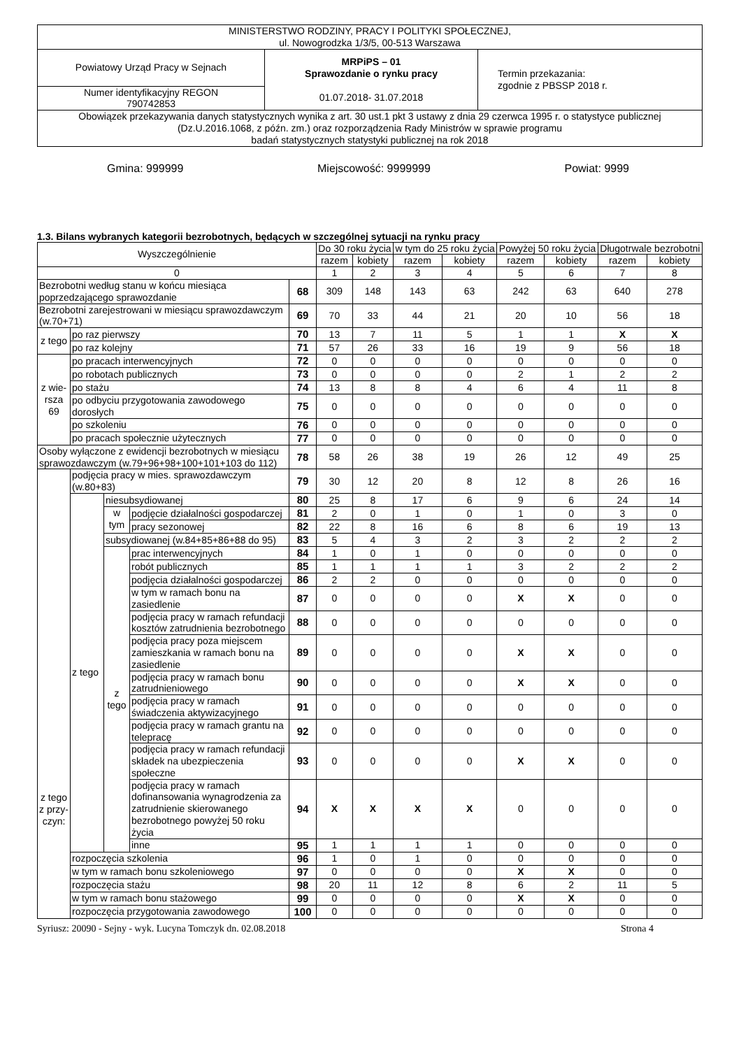| MINISTERSTWO RODZINY, PRACY I POLITYKI SPOŁECZNEJ, ul. Nowogrodzka 1/3/5, 00-513 Warszawa | | |
| Powiatowy Urząd Pracy w Sejnach | MRPiPS – 01 Sprawozdanie o rynku pracy 01.07.2018- 31.07.2018 | Termin przekazania: zgodnie z PBSSP 2018 r. |
| Numer identyfikacyjny REGON 790742853 | | |
| Obowiązek przekazywania danych statystycznych wynika z art. 30 ust.1 pkt 3 ustawy z dnia 29 czerwca 1995 r. o statystyce publicznej (Dz.U.2016.1068, z późn. zm.) oraz rozporządzenia Rady Ministrów w sprawie programu badań statystycznych statystyki publicznej na rok 2018 | | |
Gmina: 999999 Miejscowość: 9999999 Powiat: 9999
1.3. Bilans wybranych kategorii bezrobotnych, będących w szczególnej sytuacji na rynku pracy
| Wyszczególnienie | | | | | Do 30 roku życia | | w tym do 25 roku życia | | Powyżej 50 roku życia | | Długotrwale bezrobotni | |
| | | | | | razem | kobiety | razem | kobiety | razem | kobiety | razem | kobiety |
| 0 | | | | | 1 | 2 | 3 | 4 | 5 | 6 | 7 | 8 |
| Bezrobotni według stanu w końcu miesiąca poprzedzającego sprawozdanie | | | | 68 | 309 | 148 | 143 | 63 | 242 | 63 | 640 | 278 |
| Bezrobotni zarejestrowani w miesiącu sprawozdawczym (w.70+71) | | | | 69 | 70 | 33 | 44 | 21 | 20 | 10 | 56 | 18 |
| z tego | po raz pierwszy | | | 70 | 13 | 7 | 11 | 5 | 1 | 1 | X | X |
| | po raz kolejny | | | 71 | 57 | 26 | 33 | 16 | 19 | 9 | 56 | 18 |
| z wie- rsza 69 | po pracach interwencyjnych | | | 72 | 0 | 0 | 0 | 0 | 0 | 0 | 0 | 0 |
| | po robotach publicznych | | | 73 | 0 | 0 | 0 | 0 | 2 | 1 | 2 | 2 |
| | po stażu | | | 74 | 13 | 8 | 8 | 4 | 6 | 4 | 11 | 8 |
| | po odbyciu przygotowania zawodowego dorosłych | | | 75 | 0 | 0 | 0 | 0 | 0 | 0 | 0 | 0 |
| | po szkoleniu | | | 76 | 0 | 0 | 0 | 0 | 0 | 0 | 0 | 0 |
| | po pracach społecznie użytecznych | | | 77 | 0 | 0 | 0 | 0 | 0 | 0 | 0 | 0 |
| Osoby wyłączone z ewidencji bezrobotnych w miesiącu sprawozdawczym (w.79+96+98+100+101+103 do 112) | | | | 78 | 58 | 26 | 38 | 19 | 26 | 12 | 49 | 25 |
| z tego z przy-czyn: | podjęcia pracy w mies. sprawozdawczym (w.80+83) | | | 79 | 30 | 12 | 20 | 8 | 12 | 8 | 26 | 16 |
| | z tego | niesubsydiowanej | | 80 | 25 | 8 | 17 | 6 | 9 | 6 | 24 | 14 |
| | | w tym | podjęcie działalności gospodarczej | 81 | 2 | 0 | 1 | 0 | 1 | 0 | 3 | 0 |
| | | | pracy sezonowej | 82 | 22 | 8 | 16 | 6 | 8 | 6 | 19 | 13 |
| | | subsydiowanej (w.84+85+86+88 do 95) | | 83 | 5 | 4 | 3 | 2 | 3 | 2 | 2 | 2 |
| | | z tego | prac interwencyjnych | 84 | 1 | 0 | 1 | 0 | 0 | 0 | 0 | 0 |
| | | | robót publicznych | 85 | 1 | 1 | 1 | 1 | 3 | 2 | 2 | 2 |
| | | | podjęcia działalności gospodarczej | 86 | 2 | 2 | 0 | 0 | 0 | 0 | 0 | 0 |
| | | | w tym w ramach bonu na zasiedlenie | 87 | 0 | 0 | 0 | 0 | X | X | 0 | 0 |
| | | | podjęcia pracy w ramach refundacji kosztów zatrudnienia bezrobotnego | 88 | 0 | 0 | 0 | 0 | 0 | 0 | 0 | 0 |
| | | | podjęcia pracy poza miejscem zamieszkania w ramach bonu na zasiedlenie | 89 | 0 | 0 | 0 | 0 | X | X | 0 | 0 |
| | | | podjęcia pracy w ramach bonu zatrudnieniowego | 90 | 0 | 0 | 0 | 0 | X | X | 0 | 0 |
| | | | podjęcia pracy w ramach świadczenia aktywizacyjnego | 91 | 0 | 0 | 0 | 0 | 0 | 0 | 0 | 0 |
| | | | podjęcia pracy w ramach grantu na telepracę | 92 | 0 | 0 | 0 | 0 | 0 | 0 | 0 | 0 |
| | | | podjęcia pracy w ramach refundacji składek na ubezpieczenia społeczne | 93 | 0 | 0 | 0 | 0 | X | X | 0 | 0 |
| | | | podjęcia pracy w ramach dofinansowania wynagrodzenia za zatrudnienie skierowanego bezrobotnego powyżej 50 roku życia | 94 | X | X | X | X | 0 | 0 | 0 | 0 |
| | | | inne | 95 | 1 | 1 | 1 | 1 | 0 | 0 | 0 | 0 |
| | rozpoczęcia szkolenia | | | 96 | 1 | 0 | 1 | 0 | 0 | 0 | 0 | 0 |
| | w tym w ramach bonu szkoleniowego | | | 97 | 0 | 0 | 0 | 0 | X | X | 0 | 0 |
| | rozpoczęcia stażu | | | 98 | 20 | 11 | 12 | 8 | 6 | 2 | 11 | 5 |
| | w tym w ramach bonu stażowego | | | 99 | 0 | 0 | 0 | 0 | X | X | 0 | 0 |
| | rozpoczęcia przygotowania zawodowego | | | 100 | 0 | 0 | 0 | 0 | 0 | 0 | 0 | 0 |
Syriusz: 20090 - Sejny - wyk. Lucyna Tomczyk dn. 02.08.2018 Strona 4